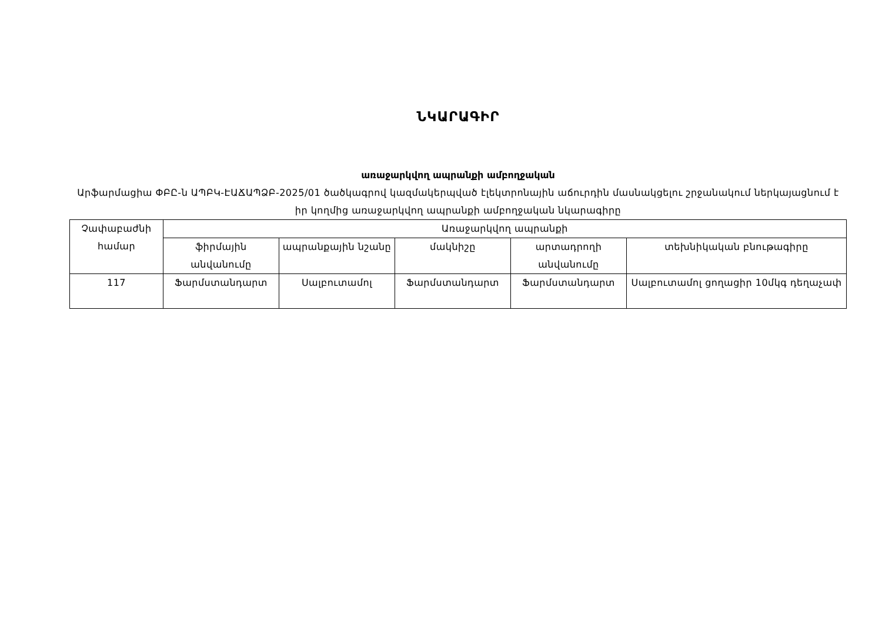ՆԿԱՐԱԳԻՐ
առաջարկվող ապրանքի ամբողջական
Արֆարմացիա ՓԲԸ-ն ԱՊԲԿ-ԷԱՃԱՊՁԲ-2025/01 ծածկագրով կազմակերպված էլեկտրոնային աճուրդին մասնակցելու շրջանակում ներկայացնում է իր կողմից առաջարկվող ապրանքի ամբողջական նկարագիրը
| Չափաբաժնի համար | Առաջարկվող ապրանքի | | | | |
| --- | --- | --- | --- | --- | --- |
| | ֆիրմային անվանումը | ապրանքային նշանը | մակնիշը | արտադրողի անվանումը | տեխնիկական բնութագիրը |
| 117 | Ֆարմստանդարտ | Սալբուտամոլ | Ֆարմստանդարտ | Ֆարմստանդարտ | Սալբուտամոլ ցողացիր 10մկգ դեղաչափ |